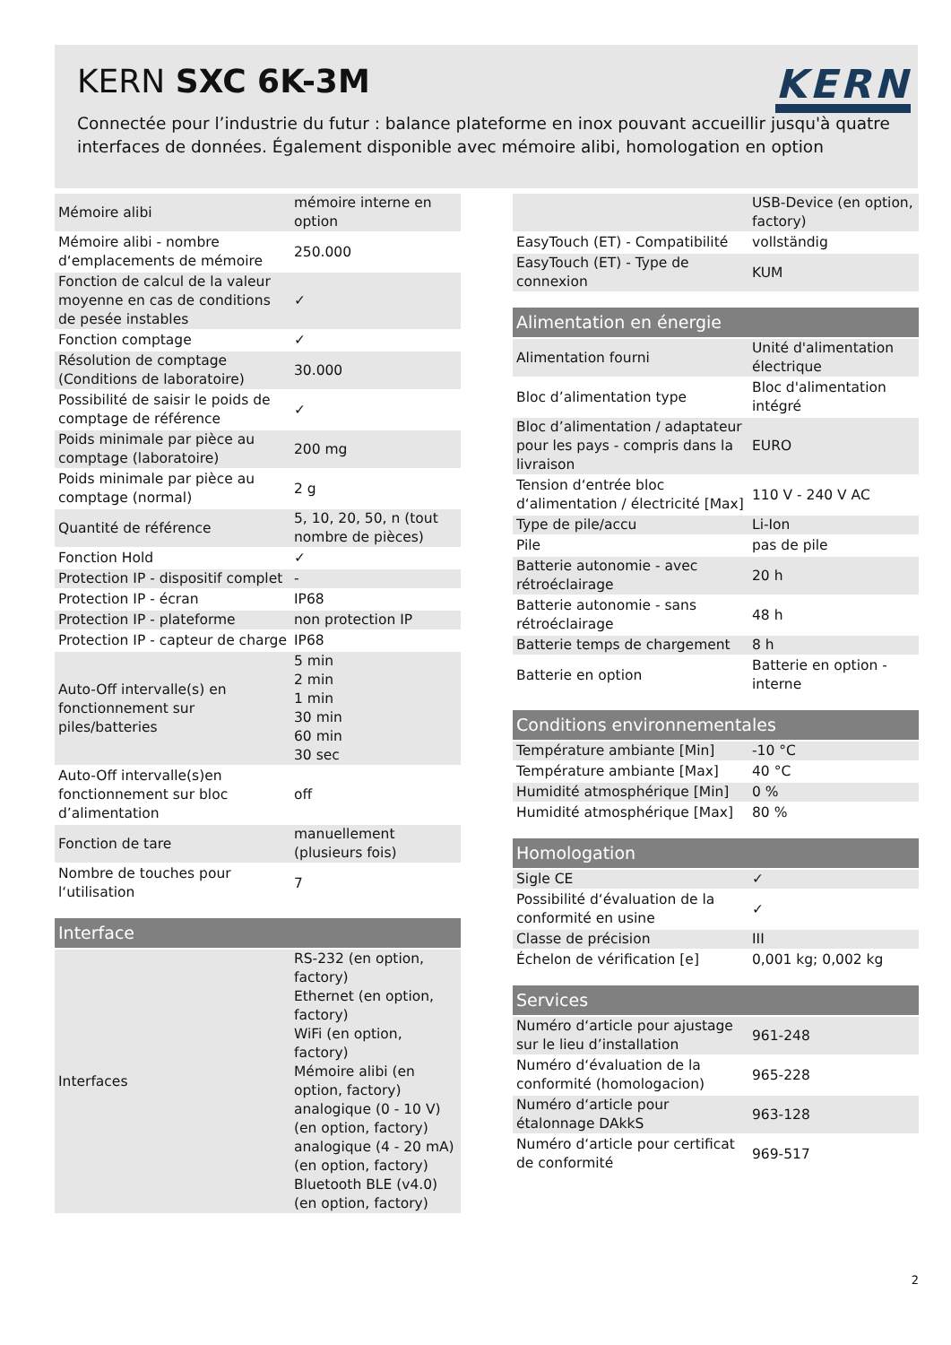KERN SXC 6K-3M
KERN
Connectée pour l’industrie du futur : balance plateforme en inox pouvant accueillir jusqu'à quatre interfaces de données. Également disponible avec mémoire alibi, homologation en option
| Mémoire alibi | mémoire interne en option |
| Mémoire alibi - nombre d‘emplacements de mémoire | 250.000 |
| Fonction de calcul de la valeur moyenne en cas de conditions de pesée instables | ✓ |
| Fonction comptage | ✓ |
| Résolution de comptage (Conditions de laboratoire) | 30.000 |
| Possibilité de saisir le poids de comptage de référence | ✓ |
| Poids minimale par pièce au comptage (laboratoire) | 200 mg |
| Poids minimale par pièce au comptage (normal) | 2 g |
| Quantité de référence | 5, 10, 20, 50, n (tout nombre de pièces) |
| Fonction Hold | ✓ |
| Protection IP - dispositif complet | - |
| Protection IP - écran | IP68 |
| Protection IP - plateforme | non protection IP |
| Protection IP - capteur de charge | IP68 |
| Auto-Off intervalle(s) en fonctionnement sur piles/batteries | 5 min 2 min 1 min 30 min 60 min 30 sec |
| Auto-Off intervalle(s)en fonctionnement sur bloc d’alimentation | off |
| Fonction de tare | manuellement (plusieurs fois) |
| Nombre de touches pour l‘utilisation | 7 |
| Interface | |
| --- | --- |
| Interfaces | RS-232 (en option, factory) Ethernet (en option, factory) WiFi (en option, factory) Mémoire alibi (en option, factory) analogique (0 - 10 V) (en option, factory) analogique (4 - 20 mA) (en option, factory) Bluetooth BLE (v4.0) (en option, factory) |
| | USB-Device (en option, factory) |
| EasyTouch (ET) - Compatibilité | vollständig |
| EasyTouch (ET) - Type de connexion | KUM |
| Alimentation en énergie | |
| --- | --- |
| Alimentation fourni | Unité d'alimentation électrique |
| Bloc d’alimentation type | Bloc d'alimentation intégré |
| Bloc d’alimentation / adaptateur pour les pays - compris dans la livraison | EURO |
| Tension d‘entrée bloc d‘alimentation / électricité [Max] | 110 V - 240 V AC |
| Type de pile/accu | Li-Ion |
| Pile | pas de pile |
| Batterie autonomie - avec rétroéclairage | 20 h |
| Batterie autonomie - sans rétroéclairage | 48 h |
| Batterie temps de chargement | 8 h |
| Batterie en option | Batterie en option - interne |
| Conditions environnementales | |
| --- | --- |
| Température ambiante [Min] | -10 °C |
| Température ambiante [Max] | 40 °C |
| Humidité atmosphérique [Min] | 0 % |
| Humidité atmosphérique [Max] | 80 % |
| Homologation | |
| --- | --- |
| Sigle CE | ✓ |
| Possibilité d‘évaluation de la conformité en usine | ✓ |
| Classe de précision | III |
| Échelon de vérification [e] | 0,001 kg; 0,002 kg |
| Services | |
| --- | --- |
| Numéro d‘article pour ajustage sur le lieu d’installation | 961-248 |
| Numéro d‘évaluation de la conformité (homologacion) | 965-228 |
| Numéro d‘article pour étalonnage DAkkS | 963-128 |
| Numéro d‘article pour certificat de conformité | 969-517 |
2